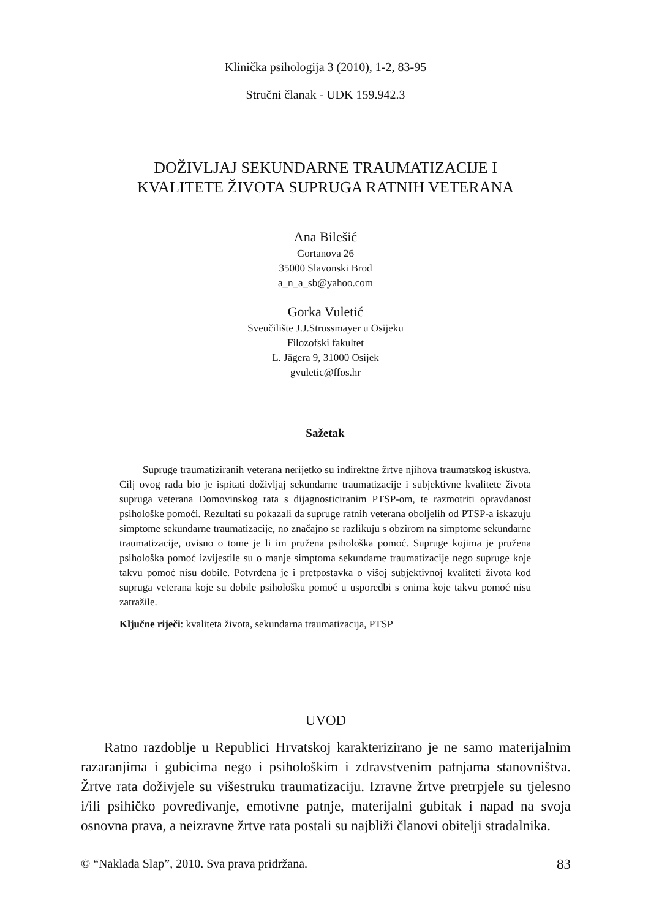Klinička psihologija 3 (2010), 1-2, 83-95
Stručni članak - UDK 159.942.3
DOŽIVLJAJ SEKUNDARNE TRAUMATIZACIJE I
KVALITETE ŽIVOTA SUPRUGA RATNIH VETERANA
Ana Bilešić
Gortanova 26
35000 Slavonski Brod
a_n_a_sb@yahoo.com
Gorka Vuletić
Sveučilište J.J.Strossmayer u Osijeku
Filozofski fakultet
L. Jägera 9, 31000 Osijek
gvuletic@ffos.hr
Sažetak
Supruge traumatiziranih veterana nerijetko su indirektne žrtve njihova traumatskog iskustva. Cilj ovog rada bio je ispitati doživljaj sekundarne traumatizacije i subjektivne kvalitete života supruga veterana Domovinskog rata s dijagnosticiranim PTSP-om, te razmotriti opravdanost psihološke pomoći. Rezultati su pokazali da supruge ratnih veterana oboljelih od PTSP-a iskazuju simptome sekundarne traumatizacije, no značajno se razlikuju s obzirom na simptome sekundarne traumatizacije, ovisno o tome je li im pružena psihološka pomoć. Supruge kojima je pružena psihološka pomoć izvijestile su o manje simptoma sekundarne traumatizacije nego supruge koje takvu pomoć nisu dobile. Potvrđena je i pretpostavka o višoj subjektivnoj kvaliteti života kod supruga veterana koje su dobile psihološku pomoć u usporedbi s onima koje takvu pomoć nisu zatražile.
Ključne riječi: kvaliteta života, sekundarna traumatizacija, PTSP
UVOD
Ratno razdoblje u Republici Hrvatskoj karakterizirano je ne samo materijalnim razaranjima i gubicima nego i psihološkim i zdravstvenim patnjama stanovništva. Žrtve rata doživjele su višestruku traumatizaciju. Izravne žrtve pretrpjele su tjelesno i/ili psihičko povređivanje, emotivne patnje, materijalni gubitak i napad na svoja osnovna prava, a neizravne žrtve rata postali su najbliži članovi obitelji stradalnika.
© “Naklada Slap”, 2010. Sva prava pridržana. 83